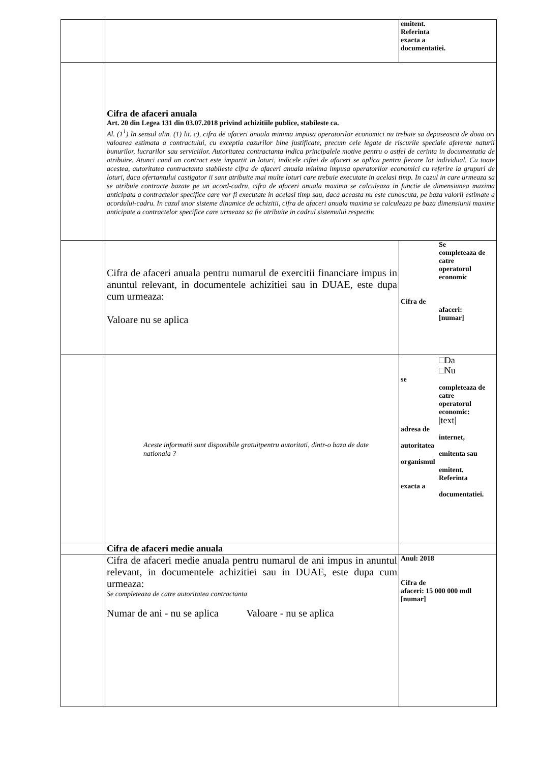| | | emitent. Referinta exacta a documentatiei. |
| | Cifra de afaceri anuala Art. 20 din Legea 131 din 03.07.2018 privind achizitiile publice, stabileste ca. Al. (1<sup>1</sup>) In sensul alin. (1) lit. c), cifra de afaceri anuala minima impusa operatorilor economici nu trebuie sa depaseasca de doua ori valoarea estimata a contractului, cu exceptia cazurilor bine justificate, precum cele legate de riscurile speciale aferente naturii bunurilor, lucrarilor sau serviciilor. Autoritatea contractanta indica principalele motive pentru o astfel de cerinta in documentatia de atribuire. Atunci cand un contract este impartit in loturi, indicele cifrei de afaceri se aplica pentru fiecare lot individual. Cu toate acestea, autoritatea contractanta stabileste cifra de afaceri anuala minima impusa operatorilor economici cu referire la grupuri de loturi, daca ofertantului castigator ii sant atribuite mai multe loturi care trebuie executate in acelasi timp. In cazul in care urmeaza sa se atribuie contracte bazate pe un acord-cadru, cifra de afaceri anuala maxima se calculeaza in functie de dimensiunea maxima anticipata a contractelor specifice care vor fi executate in acelasi timp sau, daca aceasta nu este cunoscuta, pe baza valorii estimate a acordului-cadru. In cazul unor sisteme dinamice de achizitii, cifra de afaceri anuala maxima se calculeaza pe baza dimensiunii maxime anticipate a contractelor specifice care urmeaza sa fie atribuite in cadrul sistemului respectiv. | |
| | Cifra de afaceri anuala pentru numarul de exercitii financiare impus in anuntul relevant, in documentele achizitiei sau in DUAE, este dupa cum urmeaza: Valoare nu se aplica | Se completeaza de catre operatorul economic Cifra de afaceri: [numar] |
| | Aceste informatii sunt disponibile gratuitpentru autoritati, dintr-o baza de date nationala ? | □Da □Nu se completeaza de catre operatorul economic: /text/ adresa de internet, autoritatea emitenta sau organismul emitent. Referinta exacta a documentatiei. |
| | Cifra de afaceri medie anuala | |
| | Cifra de afaceri medie anuala pentru numarul de ani impus in anuntul relevant, in documentele achizitiei sau in DUAE, este dupa cum urmeaza: Se completeaza de catre autoritatea contractanta Numar de ani - nu se aplica Valoare - nu se aplica | Anul: 2018 Cifra de afaceri: 15 000 000 mdl [numar] |